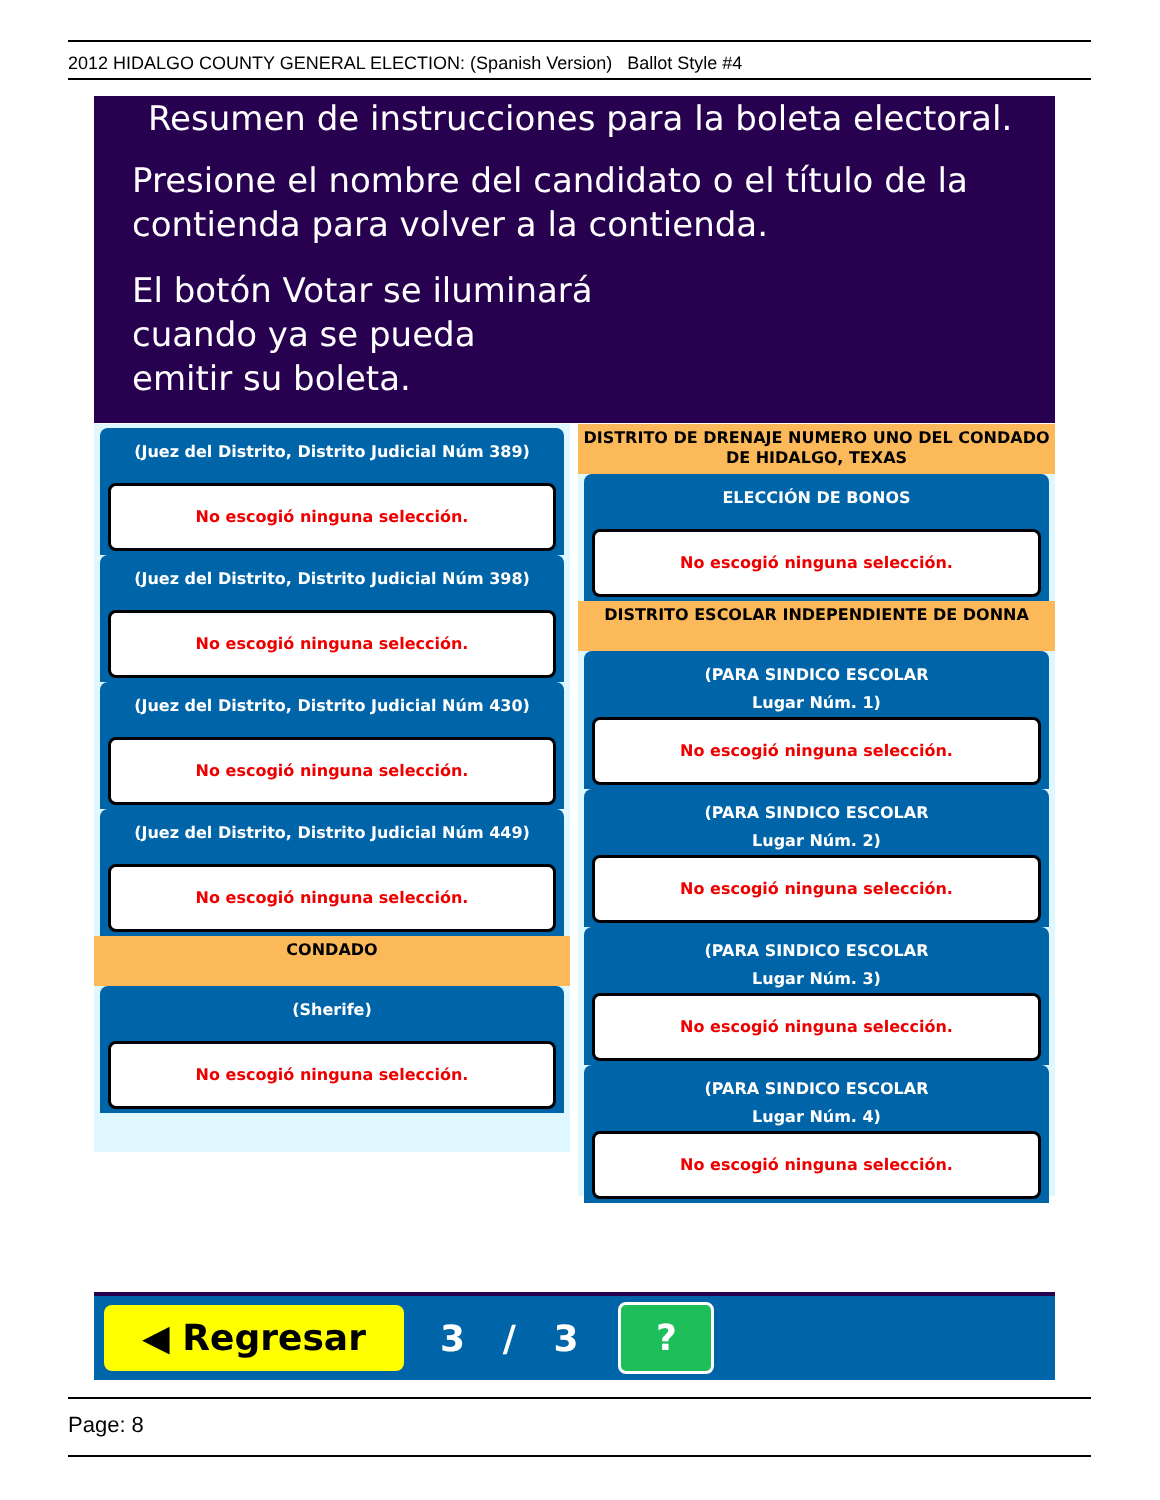2012 HIDALGO COUNTY GENERAL ELECTION: (Spanish Version) Ballot Style #4
Resumen de instrucciones para la boleta electoral.
Presione el nombre del candidato o el título de la
contienda para volver a la contienda.
El botón Votar se iluminará
cuando ya se pueda
emitir su boleta.
(Juez del Distrito, Distrito Judicial Núm 389)
No escogió ninguna selección.
(Juez del Distrito, Distrito Judicial Núm 398)
No escogió ninguna selección.
(Juez del Distrito, Distrito Judicial Núm 430)
No escogió ninguna selección.
(Juez del Distrito, Distrito Judicial Núm 449)
No escogió ninguna selección.
CONDADO
(Sherife)
No escogió ninguna selección.
DISTRITO DE DRENAJE NUMERO UNO DEL CONDADO
DE HIDALGO, TEXAS
ELECCIÓN DE BONOS
No escogió ninguna selección.
DISTRITO ESCOLAR INDEPENDIENTE DE DONNA
(PARA SINDICO ESCOLAR
Lugar Núm. 1)
No escogió ninguna selección.
(PARA SINDICO ESCOLAR
Lugar Núm. 2)
No escogió ninguna selección.
(PARA SINDICO ESCOLAR
Lugar Núm. 3)
No escogió ninguna selección.
(PARA SINDICO ESCOLAR
Lugar Núm. 4)
No escogió ninguna selección.
◀ Regresar
3 / 3
?
Page: 8